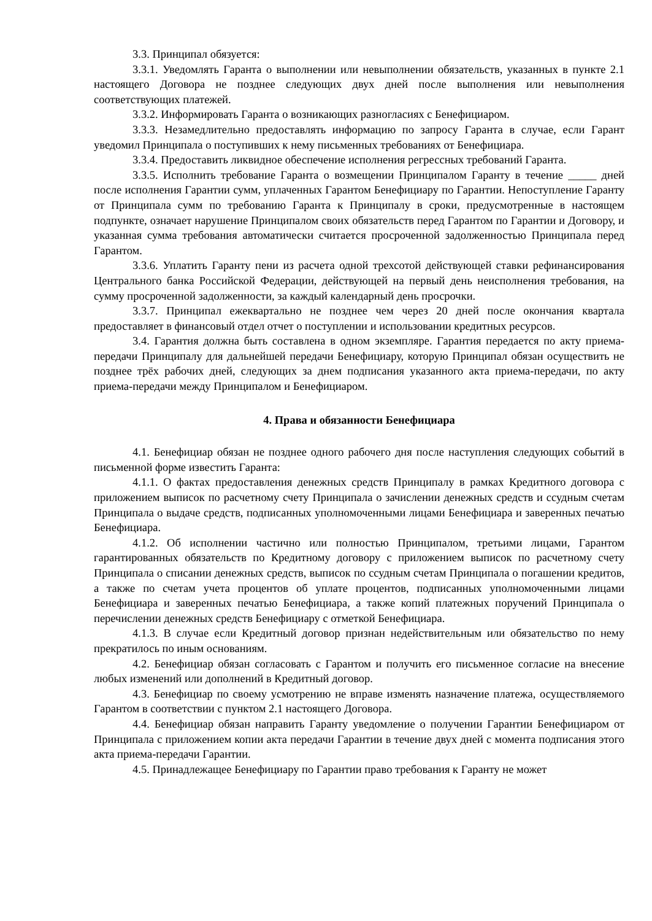3.3. Принципал обязуется:
3.3.1. Уведомлять Гаранта о выполнении или невыполнении обязательств, указанных в пункте 2.1 настоящего Договора не позднее следующих двух дней после выполнения или невыполнения соответствующих платежей.
3.3.2. Информировать Гаранта о возникающих разногласиях с Бенефициаром.
3.3.3. Незамедлительно предоставлять информацию по запросу Гаранта в случае, если Гарант уведомил Принципала о поступивших к нему письменных требованиях от Бенефициара.
3.3.4. Предоставить ликвидное обеспечение исполнения регрессных требований Гаранта.
3.3.5. Исполнить требование Гаранта о возмещении Принципалом Гаранту в течение _____ дней после исполнения Гарантии сумм, уплаченных Гарантом Бенефициару по Гарантии. Непоступление Гаранту от Принципала сумм по требованию Гаранта к Принципалу в сроки, предусмотренные в настоящем подпункте, означает нарушение Принципалом своих обязательств перед Гарантом по Гарантии и Договору, и указанная сумма требования автоматически считается просроченной задолженностью Принципала перед Гарантом.
3.3.6. Уплатить Гаранту пени из расчета одной трехсотой действующей ставки рефинансирования Центрального банка Российской Федерации, действующей на первый день неисполнения требования, на сумму просроченной задолженности, за каждый календарный день просрочки.
3.3.7. Принципал ежеквартально не позднее чем через 20 дней после окончания квартала предоставляет в финансовый отдел отчет о поступлении и использовании кредитных ресурсов.
3.4. Гарантия должна быть составлена в одном экземпляре. Гарантия передается по акту приема-передачи Принципалу для дальнейшей передачи Бенефициару, которую Принципал обязан осуществить не позднее трёх рабочих дней, следующих за днем подписания указанного акта приема-передачи, по акту приема-передачи между Принципалом и Бенефициаром.
4. Права и обязанности Бенефициара
4.1. Бенефициар обязан не позднее одного рабочего дня после наступления следующих событий в письменной форме известить Гаранта:
4.1.1. О фактах предоставления денежных средств Принципалу в рамках Кредитного договора с приложением выписок по расчетному счету Принципала о зачислении денежных средств и ссудным счетам Принципала о выдаче средств, подписанных уполномоченными лицами Бенефициара и заверенных печатью Бенефициара.
4.1.2. Об исполнении частично или полностью Принципалом, третьими лицами, Гарантом гарантированных обязательств по Кредитному договору с приложением выписок по расчетному счету Принципала о списании денежных средств, выписок по ссудным счетам Принципала о погашении кредитов, а также по счетам учета процентов об уплате процентов, подписанных уполномоченными лицами Бенефициара и заверенных печатью Бенефициара, а также копий платежных поручений Принципала о перечислении денежных средств Бенефициару с отметкой Бенефициара.
4.1.3. В случае если Кредитный договор признан недействительным или обязательство по нему прекратилось по иным основаниям.
4.2. Бенефициар обязан согласовать с Гарантом и получить его письменное согласие на внесение любых изменений или дополнений в Кредитный договор.
4.3. Бенефициар по своему усмотрению не вправе изменять назначение платежа, осуществляемого Гарантом в соответствии с пунктом 2.1 настоящего Договора.
4.4. Бенефициар обязан направить Гаранту уведомление о получении Гарантии Бенефициаром от Принципала с приложением копии акта передачи Гарантии в течение двух дней с момента подписания этого акта приема-передачи Гарантии.
4.5. Принадлежащее Бенефициару по Гарантии право требования к Гаранту не может